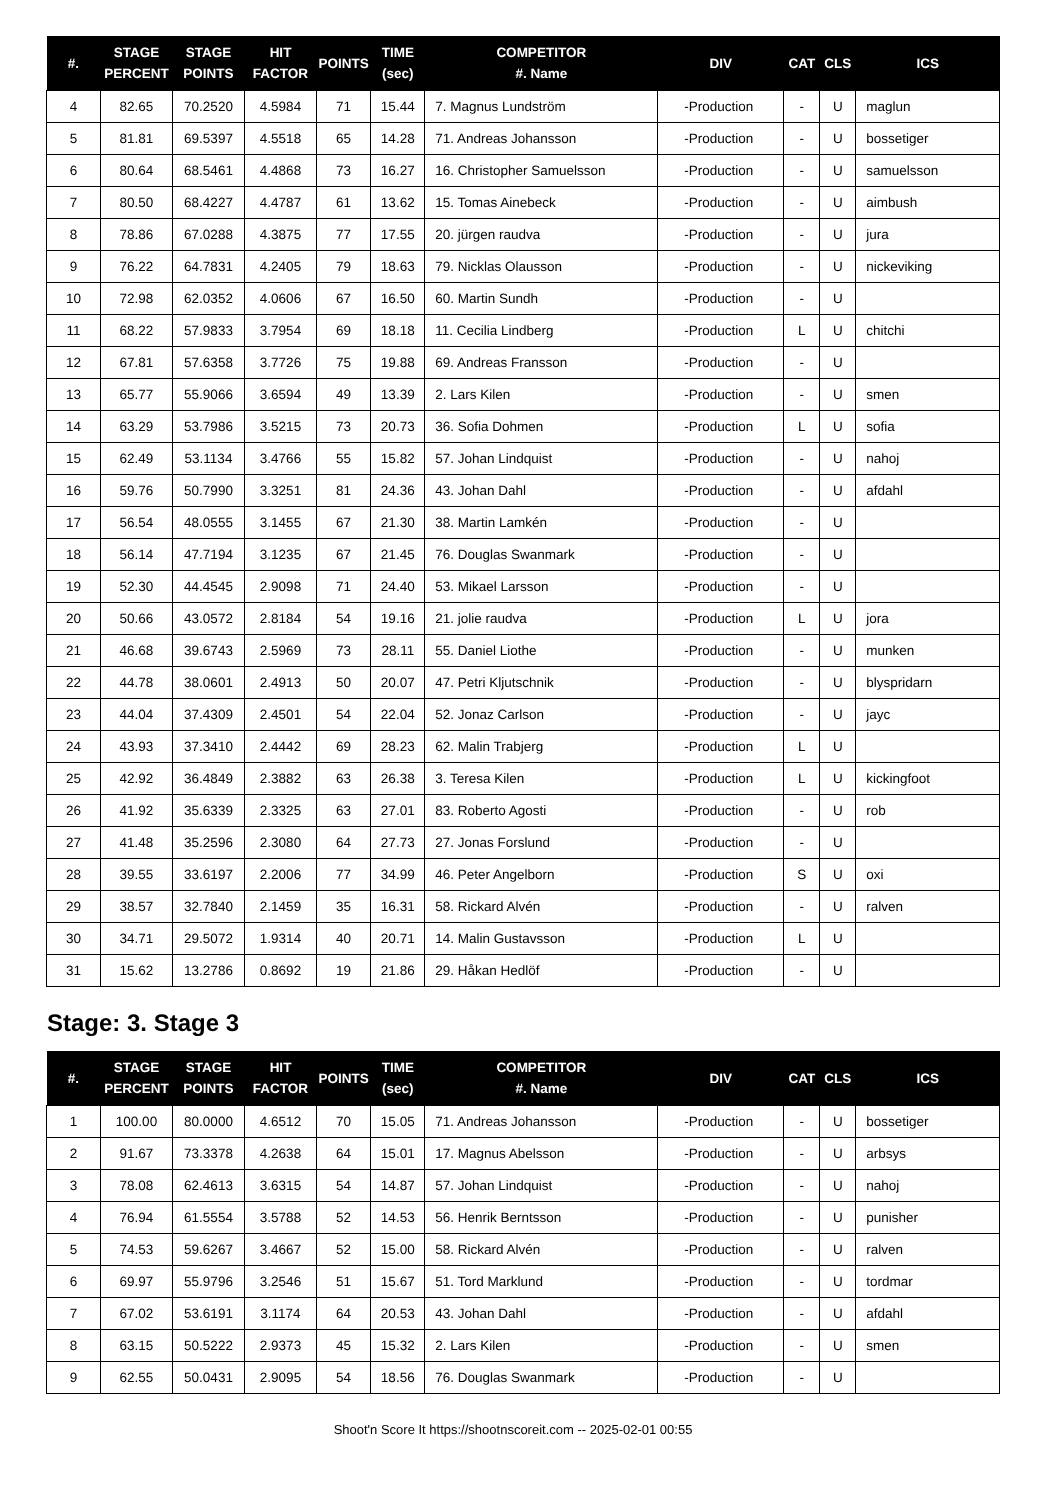| #. | STAGE PERCENT | STAGE POINTS | HIT FACTOR | POINTS | TIME (sec) | COMPETITOR #. Name | DIV | CAT | CLS | ICS |
| --- | --- | --- | --- | --- | --- | --- | --- | --- | --- | --- |
| 4 | 82.65 | 70.2520 | 4.5984 | 71 | 15.44 | 7. Magnus Lundström | -Production | - | U | maglun |
| 5 | 81.81 | 69.5397 | 4.5518 | 65 | 14.28 | 71. Andreas Johansson | -Production | - | U | bossetiger |
| 6 | 80.64 | 68.5461 | 4.4868 | 73 | 16.27 | 16. Christopher Samuelsson | -Production | - | U | samuelsson |
| 7 | 80.50 | 68.4227 | 4.4787 | 61 | 13.62 | 15. Tomas Ainebeck | -Production | - | U | aimbush |
| 8 | 78.86 | 67.0288 | 4.3875 | 77 | 17.55 | 20. jürgen raudva | -Production | - | U | jura |
| 9 | 76.22 | 64.7831 | 4.2405 | 79 | 18.63 | 79. Nicklas Olausson | -Production | - | U | nickeviking |
| 10 | 72.98 | 62.0352 | 4.0606 | 67 | 16.50 | 60. Martin Sundh | -Production | - | U | |
| 11 | 68.22 | 57.9833 | 3.7954 | 69 | 18.18 | 11. Cecilia Lindberg | -Production | L | U | chitchi |
| 12 | 67.81 | 57.6358 | 3.7726 | 75 | 19.88 | 69. Andreas Fransson | -Production | - | U | |
| 13 | 65.77 | 55.9066 | 3.6594 | 49 | 13.39 | 2. Lars Kilen | -Production | - | U | smen |
| 14 | 63.29 | 53.7986 | 3.5215 | 73 | 20.73 | 36. Sofia Dohmen | -Production | L | U | sofia |
| 15 | 62.49 | 53.1134 | 3.4766 | 55 | 15.82 | 57. Johan Lindquist | -Production | - | U | nahoj |
| 16 | 59.76 | 50.7990 | 3.3251 | 81 | 24.36 | 43. Johan Dahl | -Production | - | U | afdahl |
| 17 | 56.54 | 48.0555 | 3.1455 | 67 | 21.30 | 38. Martin Lamkén | -Production | - | U | |
| 18 | 56.14 | 47.7194 | 3.1235 | 67 | 21.45 | 76. Douglas Swanmark | -Production | - | U | |
| 19 | 52.30 | 44.4545 | 2.9098 | 71 | 24.40 | 53. Mikael Larsson | -Production | - | U | |
| 20 | 50.66 | 43.0572 | 2.8184 | 54 | 19.16 | 21. jolie raudva | -Production | L | U | jora |
| 21 | 46.68 | 39.6743 | 2.5969 | 73 | 28.11 | 55. Daniel Liothe | -Production | - | U | munken |
| 22 | 44.78 | 38.0601 | 2.4913 | 50 | 20.07 | 47. Petri Kljutschnik | -Production | - | U | blyspridarn |
| 23 | 44.04 | 37.4309 | 2.4501 | 54 | 22.04 | 52. Jonaz Carlson | -Production | - | U | jayc |
| 24 | 43.93 | 37.3410 | 2.4442 | 69 | 28.23 | 62. Malin Trabjerg | -Production | L | U | |
| 25 | 42.92 | 36.4849 | 2.3882 | 63 | 26.38 | 3. Teresa Kilen | -Production | L | U | kickingfoot |
| 26 | 41.92 | 35.6339 | 2.3325 | 63 | 27.01 | 83. Roberto Agosti | -Production | - | U | rob |
| 27 | 41.48 | 35.2596 | 2.3080 | 64 | 27.73 | 27. Jonas Forslund | -Production | - | U | |
| 28 | 39.55 | 33.6197 | 2.2006 | 77 | 34.99 | 46. Peter Angelborn | -Production | S | U | oxi |
| 29 | 38.57 | 32.7840 | 2.1459 | 35 | 16.31 | 58. Rickard Alvén | -Production | - | U | ralven |
| 30 | 34.71 | 29.5072 | 1.9314 | 40 | 20.71 | 14. Malin Gustavsson | -Production | L | U | |
| 31 | 15.62 | 13.2786 | 0.8692 | 19 | 21.86 | 29. Håkan Hedlöf | -Production | - | U | |
Stage: 3. Stage 3
| #. | STAGE PERCENT | STAGE POINTS | HIT FACTOR | POINTS | TIME (sec) | COMPETITOR #. Name | DIV | CAT | CLS | ICS |
| --- | --- | --- | --- | --- | --- | --- | --- | --- | --- | --- |
| 1 | 100.00 | 80.0000 | 4.6512 | 70 | 15.05 | 71. Andreas Johansson | -Production | - | U | bossetiger |
| 2 | 91.67 | 73.3378 | 4.2638 | 64 | 15.01 | 17. Magnus Abelsson | -Production | - | U | arbsys |
| 3 | 78.08 | 62.4613 | 3.6315 | 54 | 14.87 | 57. Johan Lindquist | -Production | - | U | nahoj |
| 4 | 76.94 | 61.5554 | 3.5788 | 52 | 14.53 | 56. Henrik Berntsson | -Production | - | U | punisher |
| 5 | 74.53 | 59.6267 | 3.4667 | 52 | 15.00 | 58. Rickard Alvén | -Production | - | U | ralven |
| 6 | 69.97 | 55.9796 | 3.2546 | 51 | 15.67 | 51. Tord Marklund | -Production | - | U | tordmar |
| 7 | 67.02 | 53.6191 | 3.1174 | 64 | 20.53 | 43. Johan Dahl | -Production | - | U | afdahl |
| 8 | 63.15 | 50.5222 | 2.9373 | 45 | 15.32 | 2. Lars Kilen | -Production | - | U | smen |
| 9 | 62.55 | 50.0431 | 2.9095 | 54 | 18.56 | 76. Douglas Swanmark | -Production | - | U | |
Shoot'n Score It https://shootnscoreit.com -- 2025-02-01 00:55